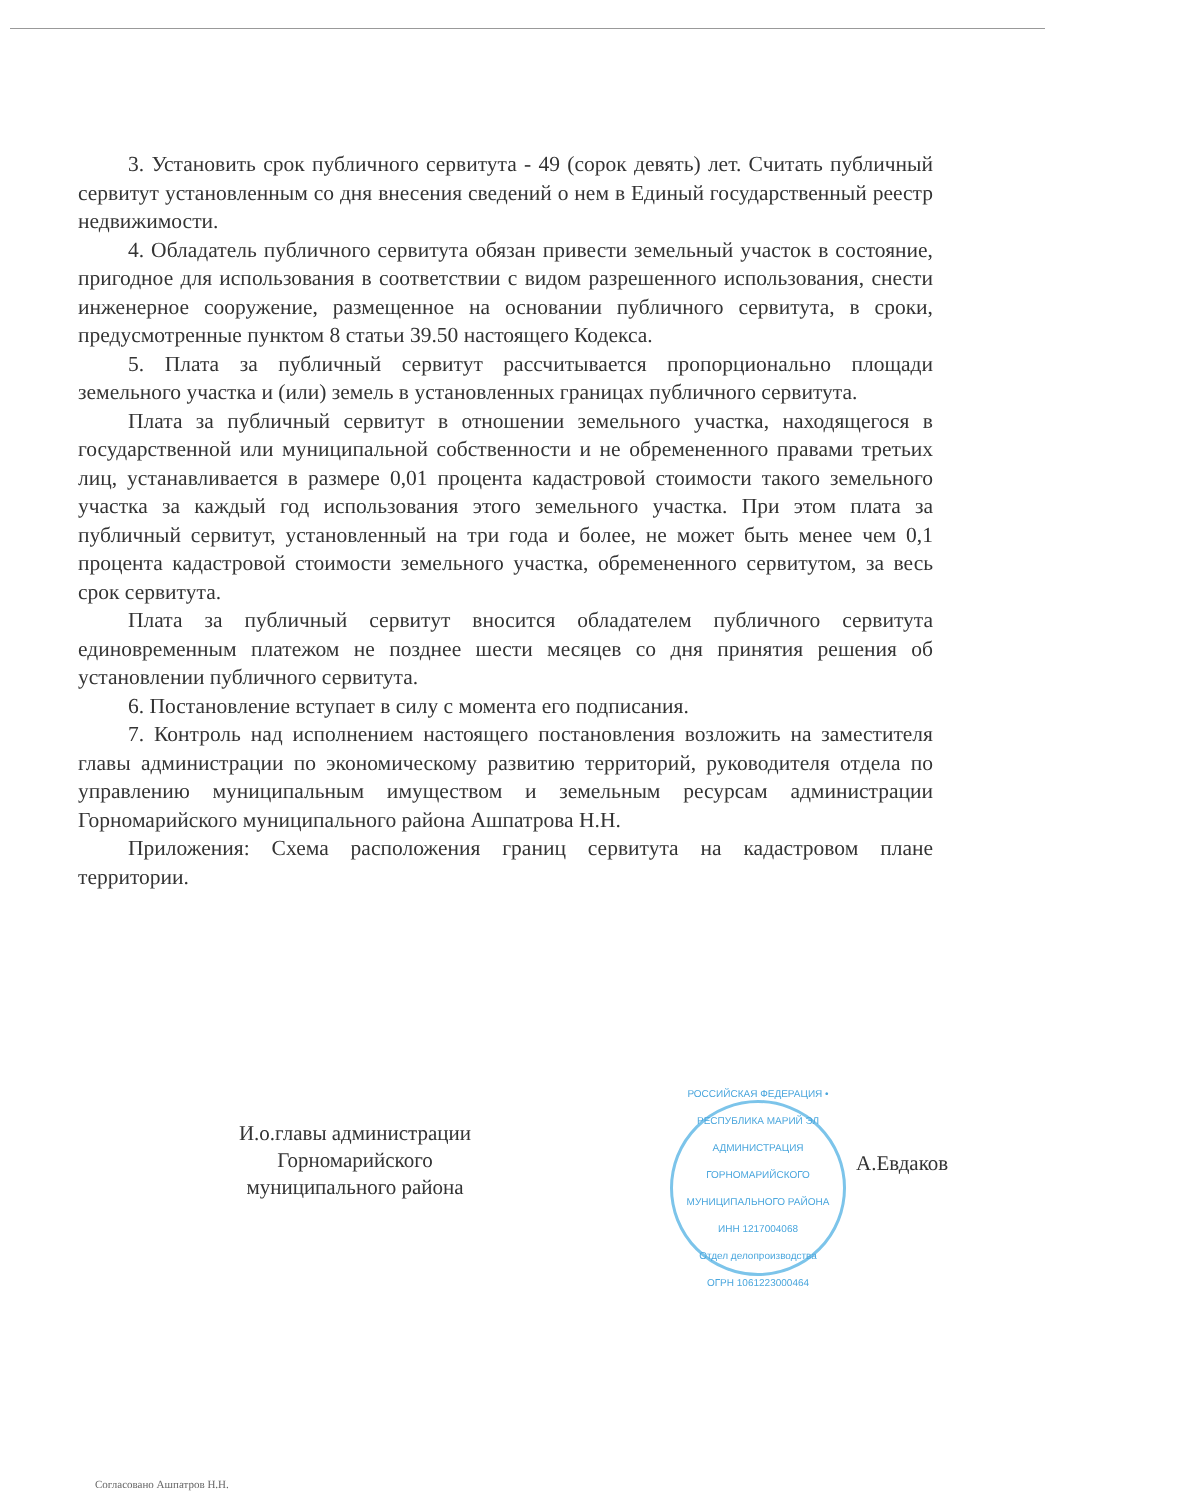3. Установить срок публичного сервитута - 49 (сорок девять) лет. Считать публичный сервитут установленным со дня внесения сведений о нем в Единый государственный реестр недвижимости.
4. Обладатель публичного сервитута обязан привести земельный участок в состояние, пригодное для использования в соответствии с видом разрешенного использования, снести инженерное сооружение, размещенное на основании публичного сервитута, в сроки, предусмотренные пунктом 8 статьи 39.50 настоящего Кодекса.
5. Плата за публичный сервитут рассчитывается пропорционально площади земельного участка и (или) земель в установленных границах публичного сервитута.
Плата за публичный сервитут в отношении земельного участка, находящегося в государственной или муниципальной собственности и не обремененного правами третьих лиц, устанавливается в размере 0,01 процента кадастровой стоимости такого земельного участка за каждый год использования этого земельного участка. При этом плата за публичный сервитут, установленный на три года и более, не может быть менее чем 0,1 процента кадастровой стоимости земельного участка, обремененного сервитутом, за весь срок сервитута.
Плата за публичный сервитут вносится обладателем публичного сервитута единовременным платежом не позднее шести месяцев со дня принятия решения об установлении публичного сервитута.
6. Постановление вступает в силу с момента его подписания.
7. Контроль над исполнением настоящего постановления возложить на заместителя главы администрации по экономическому развитию территорий, руководителя отдела по управлению муниципальным имуществом и земельным ресурсам администрации Горномарийского муниципального района Ашпатрова Н.Н.
Приложения: Схема расположения границ сервитута на кадастровом плане территории.
И.о.главы администрации
Горномарийского
муниципального района
РОССИЙСКАЯ ФЕДЕРАЦИЯ • РЕСПУБЛИКА МАРИЙ ЭЛ
АДМИНИСТРАЦИЯ ГОРНОМАРИЙСКОГО МУНИЦИПАЛЬНОГО РАЙОНА
ИНН 1217004068
Отдел делопроизводства
ОГРН 1061223000464
А.Евдаков
Согласовано Ашпатров Н.Н.